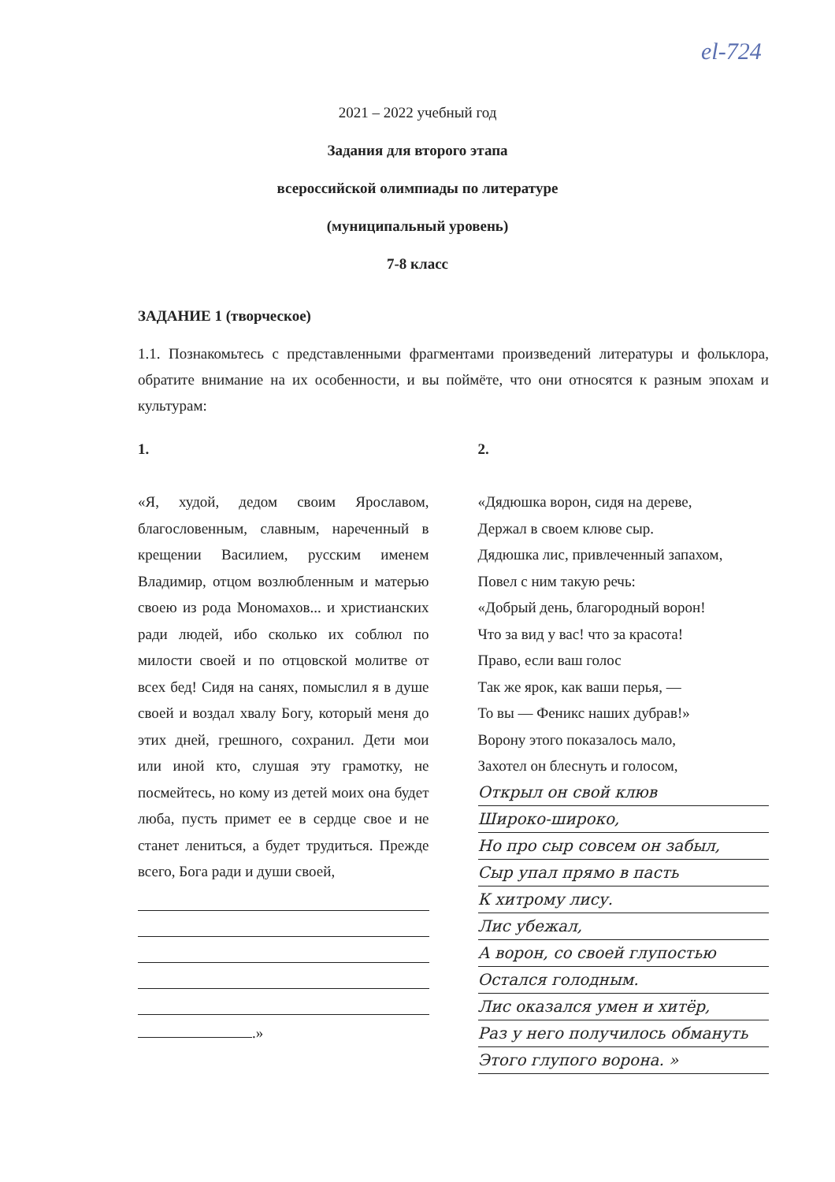еl-724
2021 – 2022 учебный год
Задания для второго этапа
всероссийской олимпиады по литературе
(муниципальный уровень)
7-8 класс
ЗАДАНИЕ 1 (творческое)
1.1. Познакомьтесь с представленными фрагментами произведений литературы и фольклора, обратите внимание на их особенности, и вы поймёте, что они относятся к разным эпохам и культурам:
1.
«Я, худой, дедом своим Ярославом, благословенным, славным, нареченный в крещении Василием, русским именем Владимир, отцом возлюбленным и матерью своею из рода Мономахов... и христианских ради людей, ибо сколько их соблюл по милости своей и по отцовской молитве от всех бед! Сидя на санях, помыслил я в душе своей и воздал хвалу Богу, который меня до этих дней, грешного, сохранил. Дети мои или иной кто, слушая эту грамотку, не посмейтесь, но кому из детей моих она будет люба, пусть примет ее в сердце свое и не станет лениться, а будет трудиться. Прежде всего, Бога ради и души своей,
.»
2.
«Дядюшка ворон, сидя на дереве,
Держал в своем клюве сыр.
Дядюшка лис, привлеченный запахом,
Повел с ним такую речь:
«Добрый день, благородный ворон!
Что за вид у вас! что за красота!
Право, если ваш голос
Так же ярок, как ваши перья, —
То вы — Феникс наших дубрав!»
Ворону этого показалось мало,
Захотел он блеснуть и голосом,
Открыл он свой клюв
Широко-широко,
Но про сыр совсем он забыл,
Сыр упал прямо в пасть
К хитрому лису.
Лис убежал,
А ворон, со своей глупостью
Остался голодным.
Лис оказался умен и хитёр,
Раз у него получилось обмануть
Этого глупого ворона. »